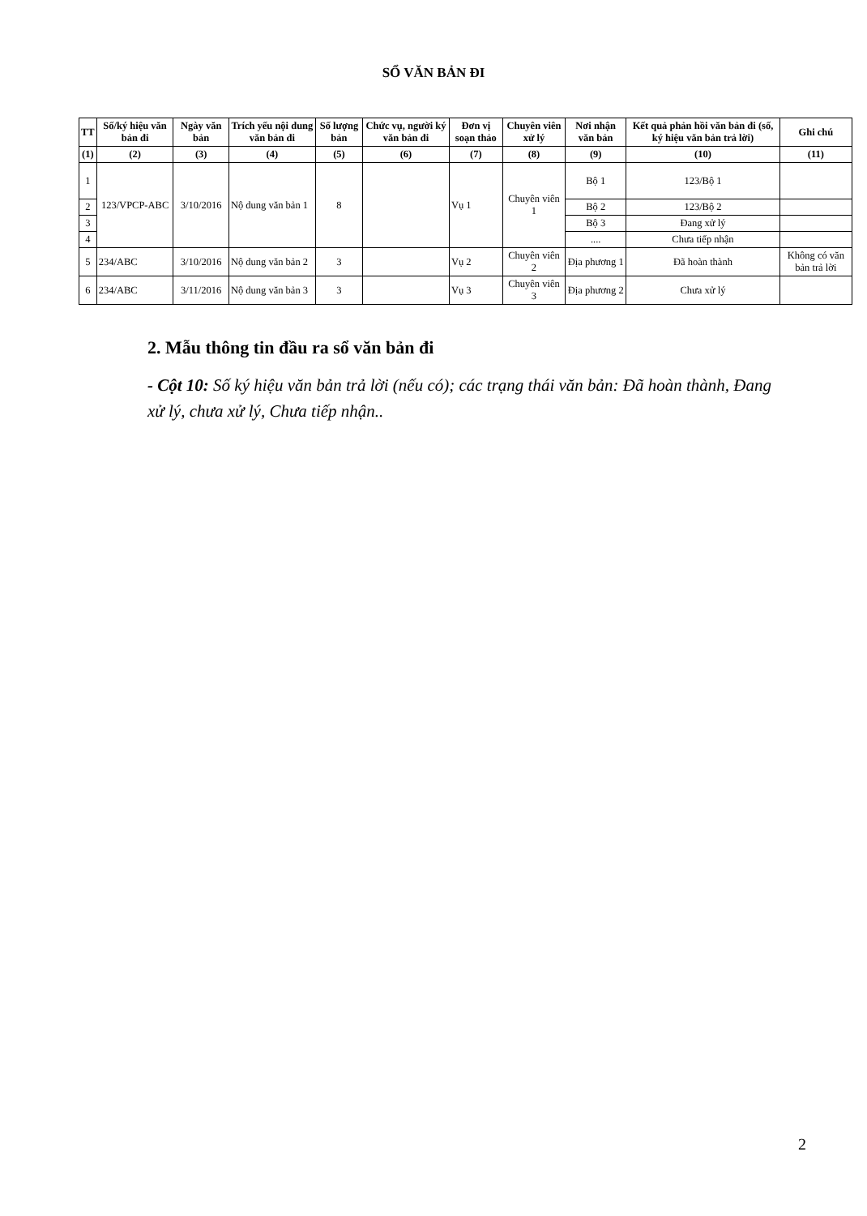SỔ VĂN BẢN ĐI
| TT | Số/ký hiệu văn bản đi | Ngày văn bản | Trích yếu nội dung văn bản đi | Số lượng bản | Chức vụ, người ký văn bản đi | Đơn vị soạn thảo | Chuyên viên xử lý | Nơi nhận văn bản | Kết quả phản hồi văn bản đi (số, ký hiệu văn bản trả lời) | Ghi chú |
| --- | --- | --- | --- | --- | --- | --- | --- | --- | --- | --- |
| (1) | (2) | (3) | (4) | (5) | (6) | (7) | (8) | (9) | (10) | (11) |
| 1 | 123/VPCP-ABC | 3/10/2016 | Nộ dung văn bản 1 | 8 | | Vụ 1 | Chuyên viên 1 | Bộ 1 | 123/Bộ 1 | |
| 2 | | | | | | | | Bộ 2 | 123/Bộ 2 | |
| 3 | | | | | | | | Bộ 3 | Đang xử lý | |
| 4 | | | | | | | | .... | Chưa tiếp nhận | |
| 5 | 234/ABC | 3/10/2016 | Nộ dung văn bản 2 | 3 | | Vụ 2 | Chuyên viên 2 | Địa phương 1 | Đã hoàn thành | Không có văn bản trả lời |
| 6 | 234/ABC | 3/11/2016 | Nộ dung văn bản 3 | 3 | | Vụ 3 | Chuyên viên 3 | Địa phương 2 | Chưa xử lý | |
2. Mẫu thông tin đầu ra sổ văn bản đi
- Cột 10: Số ký hiệu văn bản trả lời (nếu có); các trạng thái văn bản: Đã hoàn thành, Đang xử lý, chưa xử lý, Chưa tiếp nhận..
2